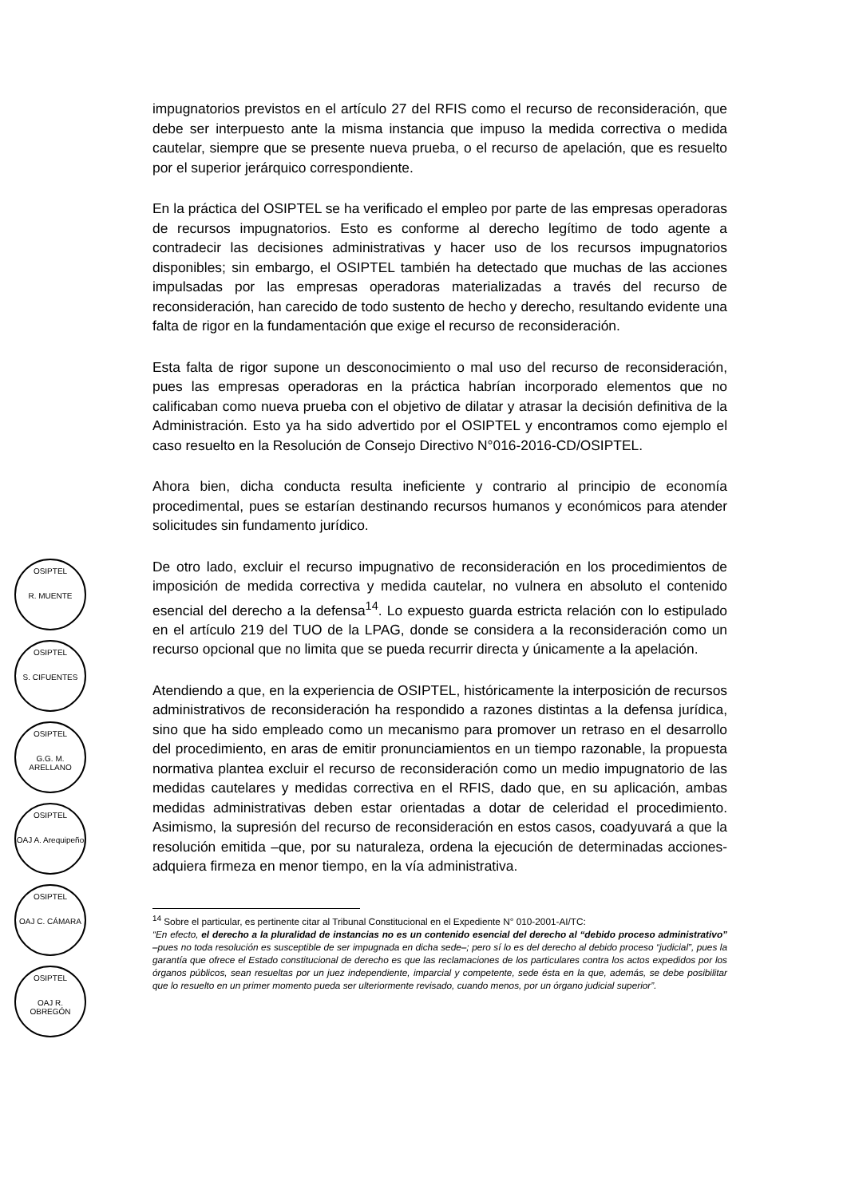OSIPTEL
R. MUENTE
OSIPTEL
S. CIFUENTES
OSIPTEL
G.G. M. ARELLANO
OSIPTEL
OAJ A. Arequipeño
OSIPTEL
OAJ C. CÁMARA
OSIPTEL
OAJ R. OBREGÓN
impugnatorios previstos en el artículo 27 del RFIS como el recurso de reconsideración, que debe ser interpuesto ante la misma instancia que impuso la medida correctiva o medida cautelar, siempre que se presente nueva prueba, o el recurso de apelación, que es resuelto por el superior jerárquico correspondiente.
En la práctica del OSIPTEL se ha verificado el empleo por parte de las empresas operadoras de recursos impugnatorios. Esto es conforme al derecho legítimo de todo agente a contradecir las decisiones administrativas y hacer uso de los recursos impugnatorios disponibles; sin embargo, el OSIPTEL también ha detectado que muchas de las acciones impulsadas por las empresas operadoras materializadas a través del recurso de reconsideración, han carecido de todo sustento de hecho y derecho, resultando evidente una falta de rigor en la fundamentación que exige el recurso de reconsideración.
Esta falta de rigor supone un desconocimiento o mal uso del recurso de reconsideración, pues las empresas operadoras en la práctica habrían incorporado elementos que no calificaban como nueva prueba con el objetivo de dilatar y atrasar la decisión definitiva de la Administración. Esto ya ha sido advertido por el OSIPTEL y encontramos como ejemplo el caso resuelto en la Resolución de Consejo Directivo N°016-2016-CD/OSIPTEL.
Ahora bien, dicha conducta resulta ineficiente y contrario al principio de economía procedimental, pues se estarían destinando recursos humanos y económicos para atender solicitudes sin fundamento jurídico.
De otro lado, excluir el recurso impugnativo de reconsideración en los procedimientos de imposición de medida correctiva y medida cautelar, no vulnera en absoluto el contenido esencial del derecho a la defensa<sup>14</sup>. Lo expuesto guarda estricta relación con lo estipulado en el artículo 219 del TUO de la LPAG, donde se considera a la reconsideración como un recurso opcional que no limita que se pueda recurrir directa y únicamente a la apelación.
Atendiendo a que, en la experiencia de OSIPTEL, históricamente la interposición de recursos administrativos de reconsideración ha respondido a razones distintas a la defensa jurídica, sino que ha sido empleado como un mecanismo para promover un retraso en el desarrollo del procedimiento, en aras de emitir pronunciamientos en un tiempo razonable, la propuesta normativa plantea excluir el recurso de reconsideración como un medio impugnatorio de las medidas cautelares y medidas correctiva en el RFIS, dado que, en su aplicación, ambas medidas administrativas deben estar orientadas a dotar de celeridad el procedimiento. Asimismo, la supresión del recurso de reconsideración en estos casos, coadyuvará a que la resolución emitida –que, por su naturaleza, ordena la ejecución de determinadas acciones- adquiera firmeza en menor tiempo, en la vía administrativa.
<sup>14</sup> Sobre el particular, es pertinente citar al Tribunal Constitucional en el Expediente N° 010-2001-AI/TC:
“En efecto, el derecho a la pluralidad de instancias no es un contenido esencial del derecho al “debido proceso administrativo” –pues no toda resolución es susceptible de ser impugnada en dicha sede–; pero sí lo es del derecho al debido proceso “judicial”, pues la garantía que ofrece el Estado constitucional de derecho es que las reclamaciones de los particulares contra los actos expedidos por los órganos públicos, sean resueltas por un juez independiente, imparcial y competente, sede ésta en la que, además, se debe posibilitar que lo resuelto en un primer momento pueda ser ulteriormente revisado, cuando menos, por un órgano judicial superior”.